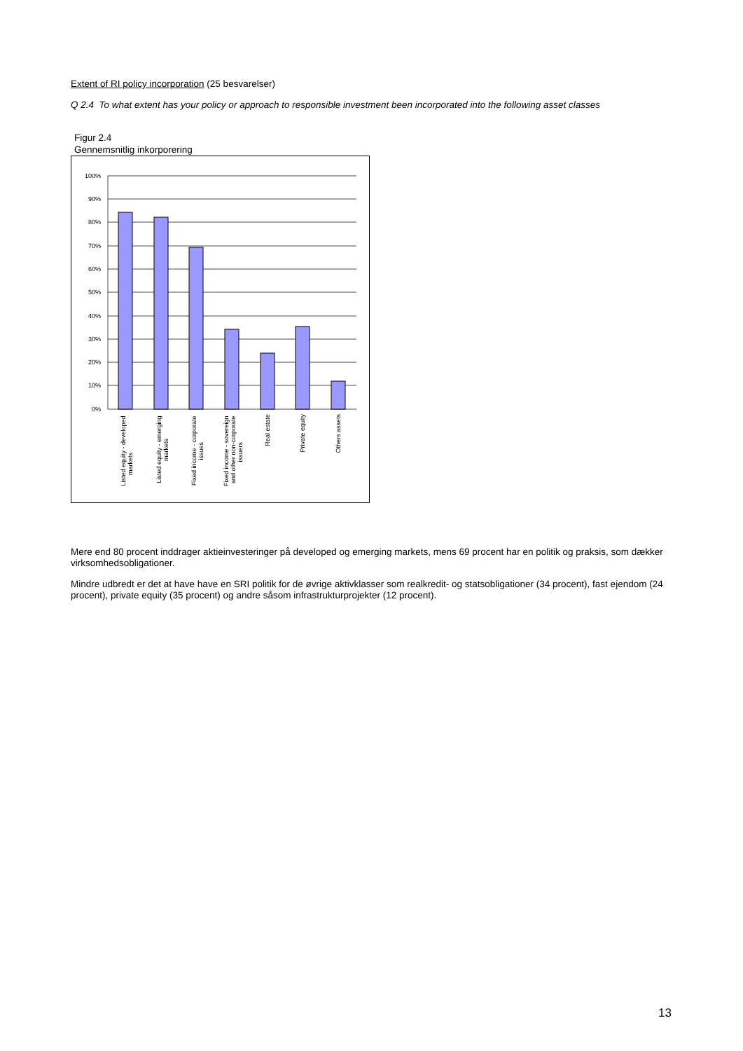Extent of RI policy incorporation (25 besvarelser)
Q 2.4 To what extent has your policy or approach to responsible investment been incorporated into the following asset classes
Figur 2.4
Gennemsnitlig inkorporering
100%
90%
80%
70%
60%
50%
40%
30%
20%
10%
0%
Listed equity - developed markets
Listed equity - emerging markets
Fixed income - corporate issues
Fixed income - sovereign and other non-corporate issuers
Real estate
Private equity
Others assets
Mere end 80 procent inddrager aktieinvesteringer på developed og emerging markets, mens 69 procent har en politik og praksis, som dækker virksomhedsobligationer.
Mindre udbredt er det at have have en SRI politik for de øvrige aktivklasser som realkredit- og statsobligationer (34 procent), fast ejendom (24 procent), private equity (35 procent) og andre såsom infrastrukturprojekter (12 procent).
13